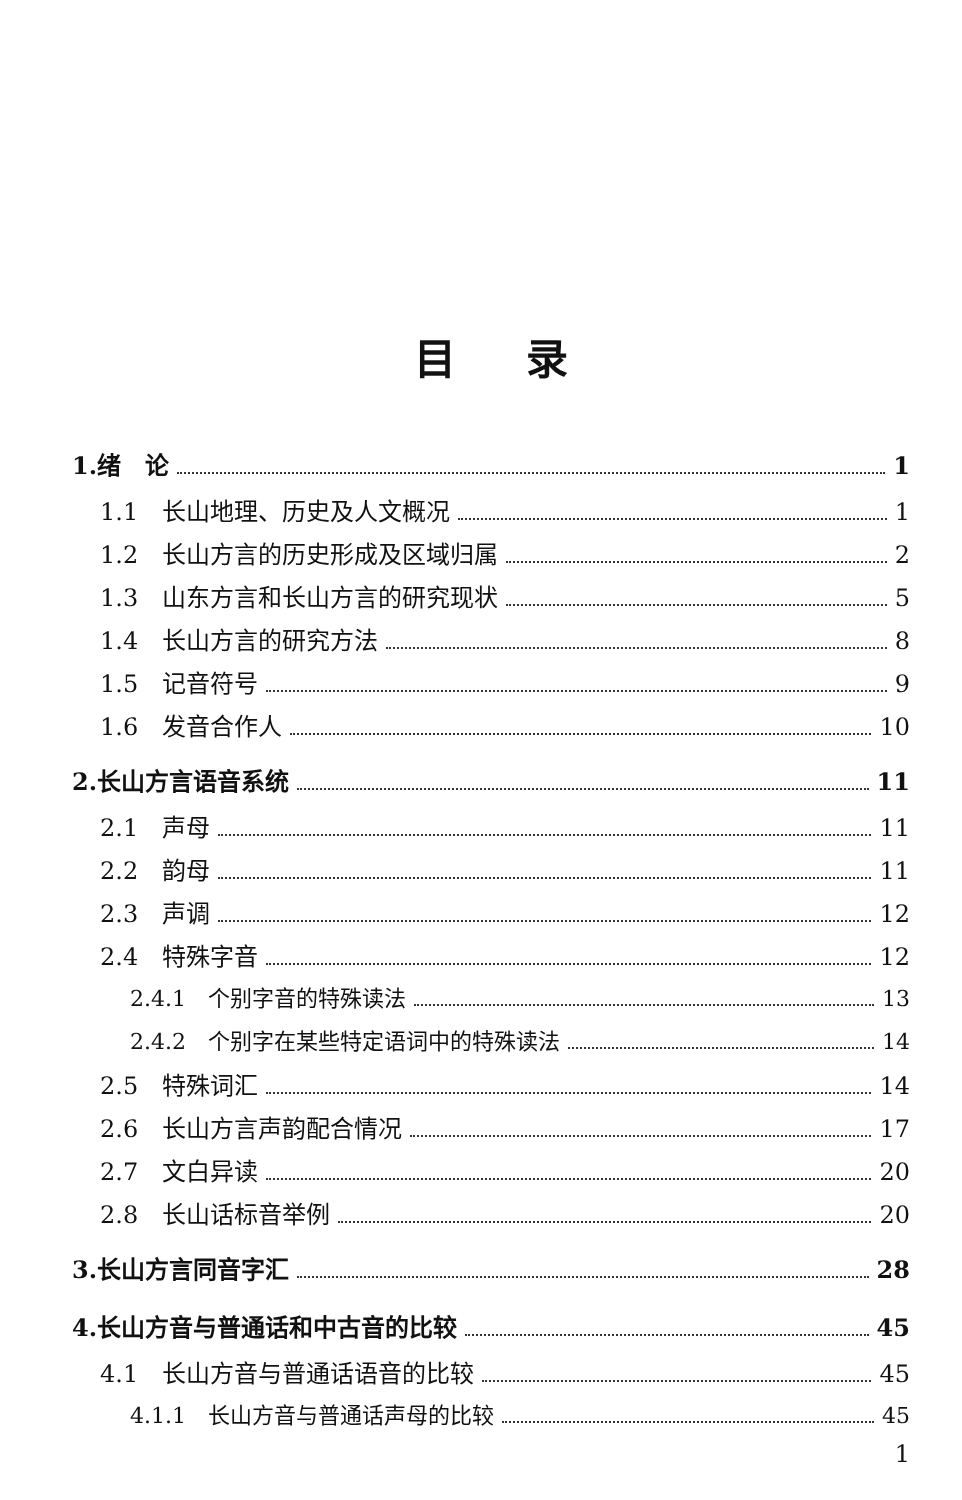目录
1.绪　论 1
1.1　长山地理、历史及人文概况 1
1.2　长山方言的历史形成及区域归属 2
1.3　山东方言和长山方言的研究现状 5
1.4　长山方言的研究方法 8
1.5　记音符号 9
1.6　发音合作人 10
2.长山方言语音系统 11
2.1　声母 11
2.2　韵母 11
2.3　声调 12
2.4　特殊字音 12
2.4.1　个别字音的特殊读法 13
2.4.2　个别字在某些特定语词中的特殊读法 14
2.5　特殊词汇 14
2.6　长山方言声韵配合情况 17
2.7　文白异读 20
2.8　长山话标音举例 20
3.长山方言同音字汇 28
4.长山方音与普通话和中古音的比较 45
4.1　长山方音与普通话语音的比较 45
4.1.1　长山方音与普通话声母的比较 45
1